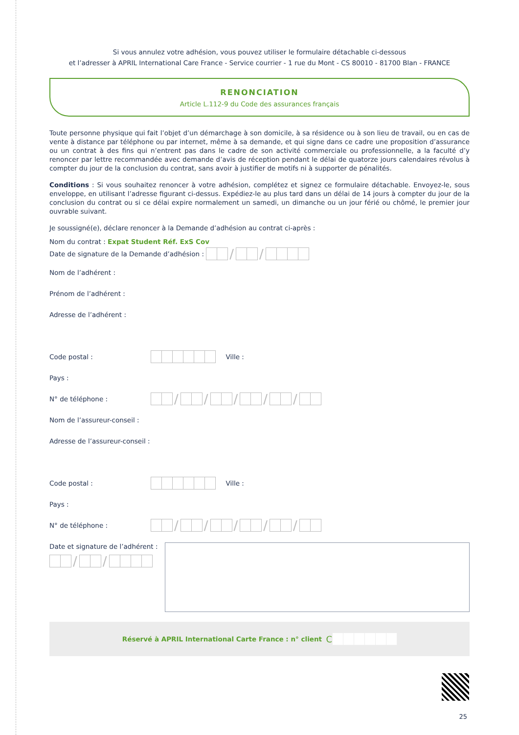Si vous annulez votre adhésion, vous pouvez utiliser le formulaire détachable ci-dessous
et l’adresser à APRIL International Care France - Service courrier - 1 rue du Mont - CS 80010 - 81700 Blan - FRANCE
RENONCIATION
Article L.112-9 du Code des assurances français
Toute personne physique qui fait l’objet d’un démarchage à son domicile, à sa résidence ou à son lieu de travail, ou en cas de vente à distance par téléphone ou par internet, même à sa demande, et qui signe dans ce cadre une proposition d’assurance ou un contrat à des fins qui n’entrent pas dans le cadre de son activité commerciale ou professionnelle, a la faculté d’y renoncer par lettre recommandée avec demande d’avis de réception pendant le délai de quatorze jours calendaires révolus à compter du jour de la conclusion du contrat, sans avoir à justifier de motifs ni à supporter de pénalités.
Conditions : Si vous souhaitez renoncer à votre adhésion, complétez et signez ce formulaire détachable. Envoyez-le, sous enveloppe, en utilisant l’adresse figurant ci-dessus. Expédiez-le au plus tard dans un délai de 14 jours à compter du jour de la conclusion du contrat ou si ce délai expire normalement un samedi, un dimanche ou un jour férié ou chômé, le premier jour ouvrable suivant.
Je soussigné(e), déclare renoncer à la Demande d’adhésion au contrat ci-après :
Nom du contrat : Expat Student Réf. ExS Cov
Date de signature de la Demande d’adhésion :
/ /
Nom de l’adhérent :
Prénom de l’adhérent :
Adresse de l’adhérent :
Code postal :
Ville :
Pays :
N° de téléphone :
/ / / / /
Nom de l’assureur-conseil :
Adresse de l’assureur-conseil :
Code postal :
Ville :
Pays :
N° de téléphone :
/ / / / /
Date et signature de l’adhérent :
/ /
Réservé à APRIL International Carte France : n° client C
25